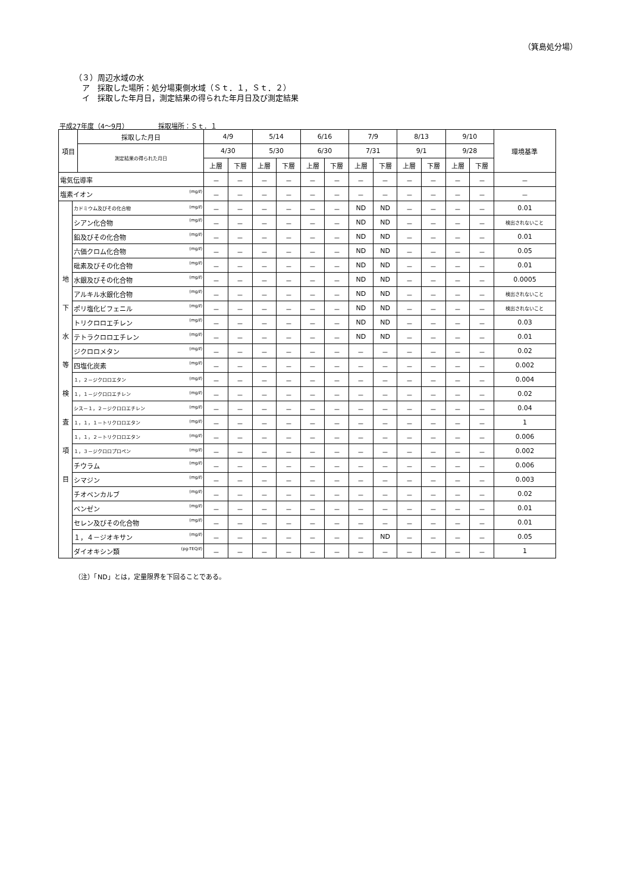（箕島処分場）
（３）周辺水域の水
　ア　採取した場所：処分場東側水域（Ｓｔ．１，Ｓｔ．２）
　イ　採取した年月日，測定結果の得られた年月日及び測定結果
平成27年度（4～9月）　　　　　採取場所：Ｓｔ．１
| 項目 | | 採取した月日 | 4/9 | | 5/14 | | 6/16 | | 7/9 | | 8/13 | | 9/10 | | 環境基準 |
| --- | --- | --- | --- | --- | --- | --- | --- | --- | --- | --- | --- | --- | --- | --- | --- |
| | | 測定結果の得られた月日 | 4/30 | | 5/30 | | 6/30 | | 7/31 | | 9/1 | | 9/28 | | |
| | | | 上層 | 下層 | 上層 | 下層 | 上層 | 下層 | 上層 | 下層 | 上層 | 下層 | 上層 | 下層 | |
| 電気伝導率 | | | － | － | － | － | － | － | － | － | － | － | － | － | － |
| 塩素イオン (mg/ℓ) | | | － | － | － | － | － | － | － | － | － | － | － | － | － |
| 地 下 水 等 検 査 項 目 | カドミウム及びその化合物 (mg/ℓ) | | － | － | － | － | － | － | ND | ND | － | － | － | － | 0.01 |
| | シアン化合物 (mg/ℓ) | | － | － | － | － | － | － | ND | ND | － | － | － | － | 検出されないこと |
| | 鉛及びその化合物 (mg/ℓ) | | － | － | － | － | － | － | ND | ND | － | － | － | － | 0.01 |
| | 六価クロム化合物 (mg/ℓ) | | － | － | － | － | － | － | ND | ND | － | － | － | － | 0.05 |
| | 砒素及びその化合物 (mg/ℓ) | | － | － | － | － | － | － | ND | ND | － | － | － | － | 0.01 |
| | 水銀及びその化合物 (mg/ℓ) | | － | － | － | － | － | － | ND | ND | － | － | － | － | 0.0005 |
| | アルキル水銀化合物 (mg/ℓ) | | － | － | － | － | － | － | ND | ND | － | － | － | － | 検出されないこと |
| | ポリ塩化ビフェニル (mg/ℓ) | | － | － | － | － | － | － | ND | ND | － | － | － | － | 検出されないこと |
| | トリクロロエチレン (mg/ℓ) | | － | － | － | － | － | － | ND | ND | － | － | － | － | 0.03 |
| | テトラクロロエチレン (mg/ℓ) | | － | － | － | － | － | － | ND | ND | － | － | － | － | 0.01 |
| | ジクロロメタン (mg/ℓ) | | － | － | － | － | － | － | － | － | － | － | － | － | 0.02 |
| | 四塩化炭素 (mg/ℓ) | | － | － | － | － | － | － | － | － | － | － | － | － | 0.002 |
| | １，２－ジクロロエタン (mg/ℓ) | | － | － | － | － | － | － | － | － | － | － | － | － | 0.004 |
| | １，１－ジクロロエチレン (mg/ℓ) | | － | － | － | － | － | － | － | － | － | － | － | － | 0.02 |
| | シス－１，２－ジクロロエチレン (mg/ℓ) | | － | － | － | － | － | － | － | － | － | － | － | － | 0.04 |
| | １，１，１－トリクロロエタン (mg/ℓ) | | － | － | － | － | － | － | － | － | － | － | － | － | 1 |
| | １，１，２－トリクロロエタン (mg/ℓ) | | － | － | － | － | － | － | － | － | － | － | － | － | 0.006 |
| | １，３－ジクロロプロペン (mg/ℓ) | | － | － | － | － | － | － | － | － | － | － | － | － | 0.002 |
| | チウラム (mg/ℓ) | | － | － | － | － | － | － | － | － | － | － | － | － | 0.006 |
| | シマジン (mg/ℓ) | | － | － | － | － | － | － | － | － | － | － | － | － | 0.003 |
| | チオベンカルブ (mg/ℓ) | | － | － | － | － | － | － | － | － | － | － | － | － | 0.02 |
| | ベンゼン (mg/ℓ) | | － | － | － | － | － | － | － | － | － | － | － | － | 0.01 |
| | セレン及びその化合物 (mg/ℓ) | | － | － | － | － | － | － | － | － | － | － | － | － | 0.01 |
| | １，４－ジオキサン (mg/ℓ) | | － | － | － | － | － | － | － | ND | － | － | － | － | 0.05 |
| | ダイオキシン類 (pg-TEQ/ℓ) | | － | － | － | － | － | － | － | － | － | － | － | － | 1 |
（注）「ND」とは，定量限界を下回ることである。